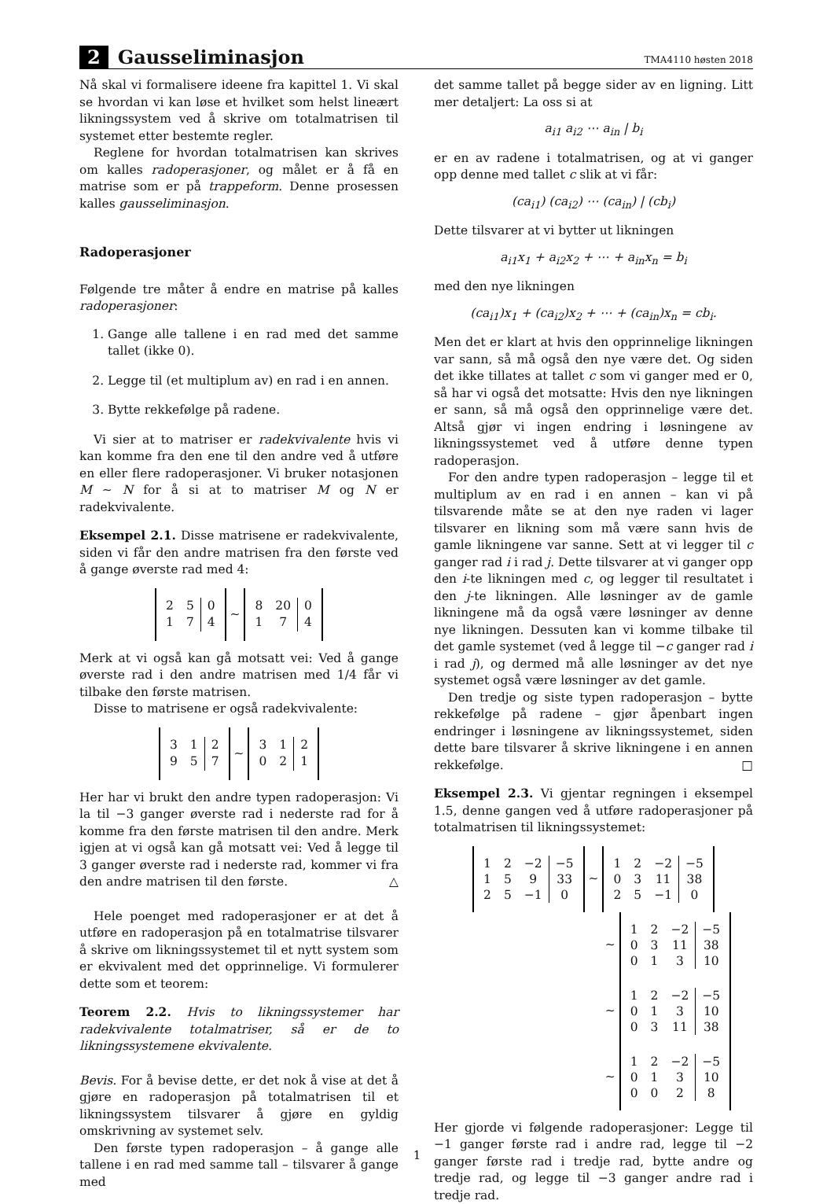2 Gausseliminasjon TMA4110 høsten 2018
Nå skal vi formalisere ideene fra kapittel 1. Vi skal se hvordan vi kan løse et hvilket som helst lineært likningssystem ved å skrive om totalmatrisen til systemet etter bestemte regler.
Reglene for hvordan totalmatrisen kan skrives om kalles radoperasjoner, og målet er å få en matrise som er på trappeform. Denne prosessen kalles gausseliminasjon.
Radoperasjoner
Følgende tre måter å endre en matrise på kalles radoperasjoner:
1. Gange alle tallene i en rad med det samme tallet (ikke 0).
2. Legge til (et multiplum av) en rad i en annen.
3. Bytte rekkefølge på radene.
Vi sier at to matriser er radekvivalente hvis vi kan komme fra den ene til den andre ved å utføre en eller flere radoperasjoner. Vi bruker notasjonen M ∼ N for å si at to matriser M og N er radekvivalente.
Eksempel 2.1. Disse matrisene er radekvivalente, siden vi får den andre matrisen fra den første ved å gange øverste rad med 4:
| 2 | 5 | 0 |
| 1 | 7 | 4 |
∼
| 8 | 20 | 0 |
| 1 | 7 | 4 |
Merk at vi også kan gå motsatt vei: Ved å gange øverste rad i den andre matrisen med 1/4 får vi tilbake den første matrisen.
Disse to matrisene er også radekvivalente:
| 3 | 1 | 2 |
| 9 | 5 | 7 |
∼
| 3 | 1 | 2 |
| 0 | 2 | 1 |
Her har vi brukt den andre typen radoperasjon: Vi la til −3 ganger øverste rad i nederste rad for å komme fra den første matrisen til den andre. Merk igjen at vi også kan gå motsatt vei: Ved å legge til 3 ganger øverste rad i nederste rad, kommer vi fra den andre matrisen til den første. △
Hele poenget med radoperasjoner er at det å utføre en radoperasjon på en totalmatrise tilsvarer å skrive om likningssystemet til et nytt system som er ekvivalent med det opprinnelige. Vi formulerer dette som et teorem:
Teorem 2.2. Hvis to likningssystemer har radekvivalente totalmatriser, så er de to likningssystemene ekvivalente.
Bevis. For å bevise dette, er det nok å vise at det å gjøre en radoperasjon på totalmatrisen til et likningssystem tilsvarer å gjøre en gyldig omskrivning av systemet selv.
Den første typen radoperasjon – å gange alle tallene i en rad med samme tall – tilsvarer å gange med
det samme tallet på begge sider av en ligning. Litt mer detaljert: La oss si at
a<sub>i1</sub> a<sub>i2</sub> ⋯ a<sub>in</sub> | b<sub>i</sub>
er en av radene i totalmatrisen, og at vi ganger opp denne med tallet c slik at vi får:
(ca<sub>i1</sub>) (ca<sub>i2</sub>) ⋯ (ca<sub>in</sub>) | (cb<sub>i</sub>)
Dette tilsvarer at vi bytter ut likningen
a<sub>i1</sub>x<sub>1</sub> + a<sub>i2</sub>x<sub>2</sub> + ⋯ + a<sub>in</sub>x<sub>n</sub> = b<sub>i</sub>
med den nye likningen
(ca<sub>i1</sub>)x<sub>1</sub> + (ca<sub>i2</sub>)x<sub>2</sub> + ⋯ + (ca<sub>in</sub>)x<sub>n</sub> = cb<sub>i</sub>.
Men det er klart at hvis den opprinnelige likningen var sann, så må også den nye være det. Og siden det ikke tillates at tallet c som vi ganger med er 0, så har vi også det motsatte: Hvis den nye likningen er sann, så må også den opprinnelige være det. Altså gjør vi ingen endring i løsningene av likningssystemet ved å utføre denne typen radoperasjon.
For den andre typen radoperasjon – legge til et multiplum av en rad i en annen – kan vi på tilsvarende måte se at den nye raden vi lager tilsvarer en likning som må være sann hvis de gamle likningene var sanne. Sett at vi legger til c ganger rad i i rad j. Dette tilsvarer at vi ganger opp den i-te likningen med c, og legger til resultatet i den j-te likningen. Alle løsninger av de gamle likningene må da også være løsninger av denne nye likningen. Dessuten kan vi komme tilbake til det gamle systemet (ved å legge til −c ganger rad i i rad j), og dermed må alle løsninger av det nye systemet også være løsninger av det gamle.
Den tredje og siste typen radoperasjon – bytte rekkefølge på radene – gjør åpenbart ingen endringer i løsningene av likningssystemet, siden dette bare tilsvarer å skrive likningene i en annen rekkefølge. □
Eksempel 2.3. Vi gjentar regningen i eksempel 1.5, denne gangen ved å utføre radoperasjoner på totalmatrisen til likningssystemet:
| 1 | 2 | −2 | −5 |
| 1 | 5 | 9 | 33 |
| 2 | 5 | −1 | 0 |
∼
| 1 | 2 | −2 | −5 |
| 0 | 3 | 11 | 38 |
| 2 | 5 | −1 | 0 |
∼
| 1 | 2 | −2 | −5 |
| 0 | 3 | 11 | 38 |
| 0 | 1 | 3 | 10 |
∼
| 1 | 2 | −2 | −5 |
| 0 | 1 | 3 | 10 |
| 0 | 3 | 11 | 38 |
∼
| 1 | 2 | −2 | −5 |
| 0 | 1 | 3 | 10 |
| 0 | 0 | 2 | 8 |
Her gjorde vi følgende radoperasjoner: Legge til −1 ganger første rad i andre rad, legge til −2 ganger første rad i tredje rad, bytte andre og tredje rad, og legge til −3 ganger andre rad i tredje rad.
1